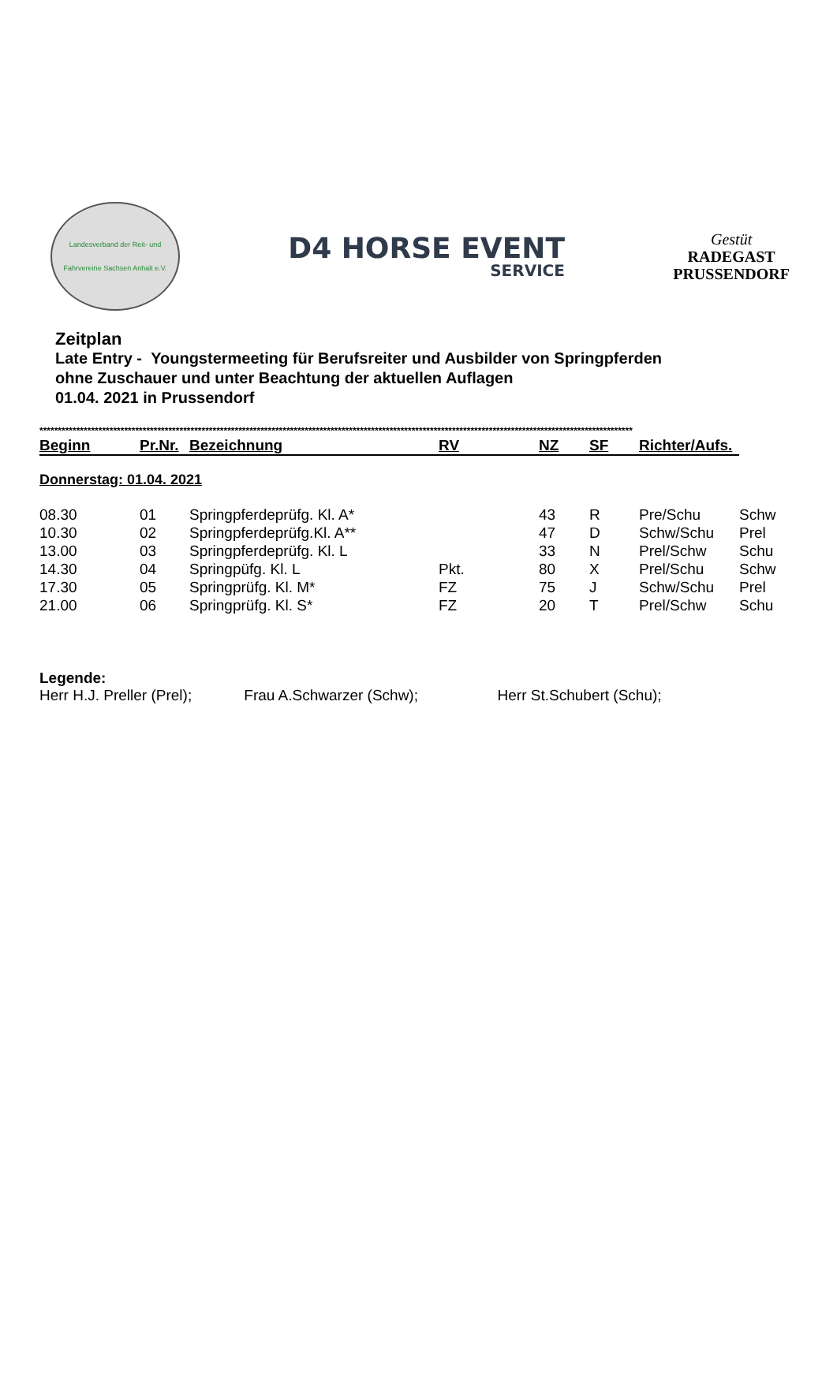Landesverband der Reit- und
Fahrvereine Sachsen Anhalt e.V.
D4 HORSE EVENT
SERVICE
Gestüt
RADEGAST
PRUSSENDORF
Zeitplan
Late Entry - Youngstermeeting für Berufsreiter und Ausbilder von Springpferden
ohne Zuschauer und unter Beachtung der aktuellen Auflagen
01.04. 2021 in Prussendorf
*****************************************************************************************************************************************************************
| Beginn | Pr.Nr. | Bezeichnung | RV | NZ | SF | Richter/Aufs. | |
| --- | --- | --- | --- | --- | --- | --- | --- |
Donnerstag: 01.04. 2021
| 08.30 | 01 | Springpferdeprüfg. Kl. A* | | 43 | R | Pre/Schu | Schw |
| 10.30 | 02 | Springpferdeprüfg.Kl. A** | | 47 | D | Schw/Schu | Prel |
| 13.00 | 03 | Springpferdeprüfg. Kl. L | | 33 | N | Prel/Schw | Schu |
| 14.30 | 04 | Springpüfg. Kl. L | Pkt. | 80 | X | Prel/Schu | Schw |
| 17.30 | 05 | Springprüfg. Kl. M* | FZ | 75 | J | Schw/Schu | Prel |
| 21.00 | 06 | Springprüfg. Kl. S* | FZ | 20 | T | Prel/Schw | Schu |
Legende:
Herr H.J. Preller (Prel); Frau A.Schwarzer (Schw); Herr St.Schubert (Schu);